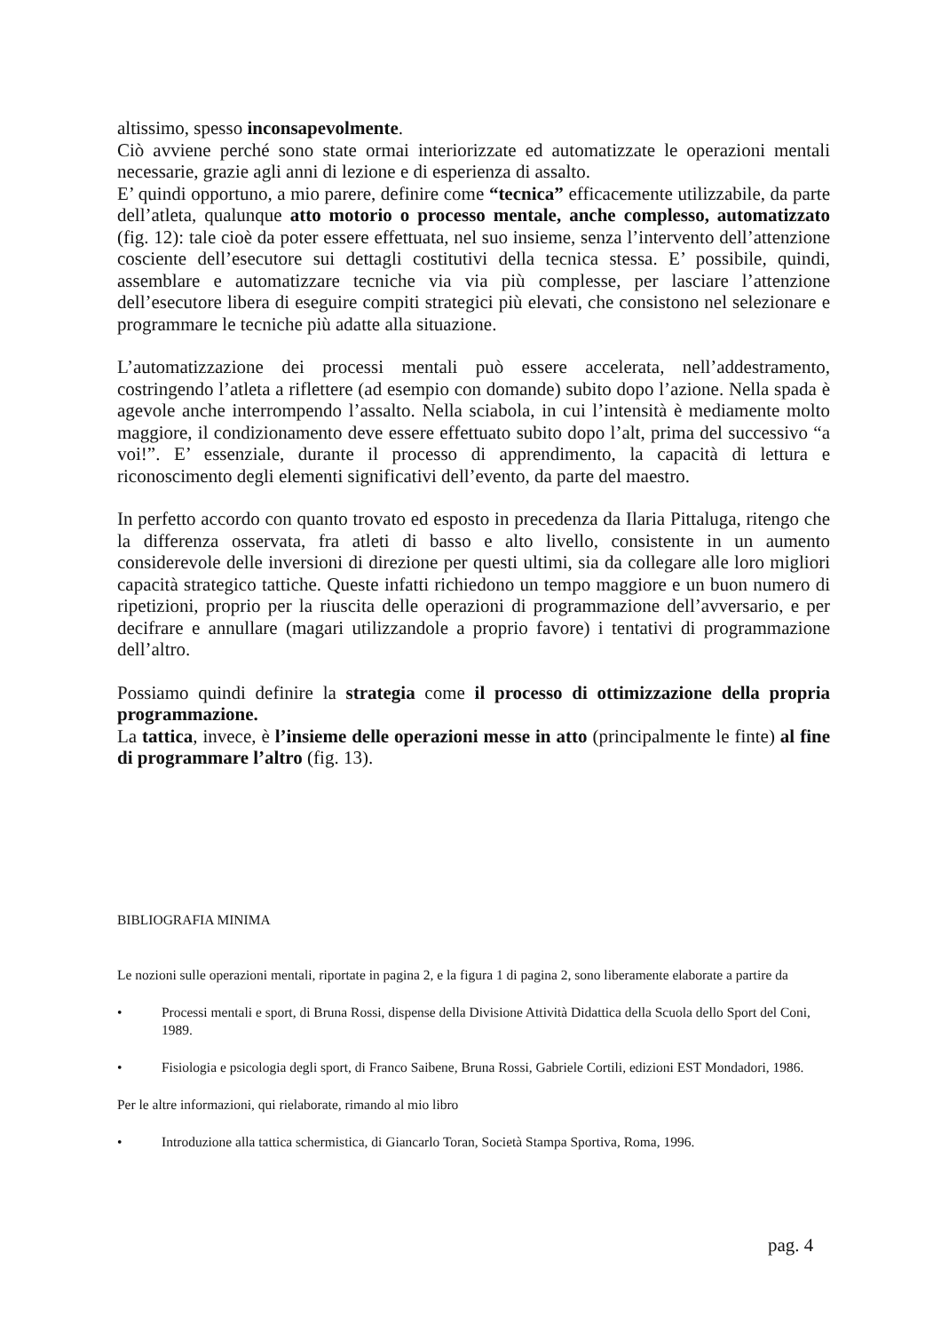altissimo, spesso inconsapevolmente.
Ciò avviene perché sono state ormai interiorizzate ed automatizzate le operazioni mentali necessarie, grazie agli anni di lezione e di esperienza di assalto.
E’ quindi opportuno, a mio parere, definire come “tecnica” efficacemente utilizzabile, da parte dell’atleta, qualunque atto motorio o processo mentale, anche complesso, automatizzato (fig. 12): tale cioè da poter essere effettuata, nel suo insieme, senza l’intervento dell’attenzione cosciente dell’esecutore sui dettagli costitutivi della tecnica stessa. E’ possibile, quindi, assemblare e automatizzare tecniche via via più complesse, per lasciare l’attenzione dell’esecutore libera di eseguire compiti strategici più elevati, che consistono nel selezionare e programmare le tecniche più adatte alla situazione.
L’automatizzazione dei processi mentali può essere accelerata, nell’addestramento, costringendo l’atleta a riflettere (ad esempio con domande) subito dopo l’azione. Nella spada è agevole anche interrompendo l’assalto. Nella sciabola, in cui l’intensità è mediamente molto maggiore, il condizionamento deve essere effettuato subito dopo l’alt, prima del successivo “a voi!”. E’ essenziale, durante il processo di apprendimento, la capacità di lettura e riconoscimento degli elementi significativi dell’evento, da parte del maestro.
In perfetto accordo con quanto trovato ed esposto in precedenza da Ilaria Pittaluga, ritengo che la differenza osservata, fra atleti di basso e alto livello, consistente in un aumento considerevole delle inversioni di direzione per questi ultimi, sia da collegare alle loro migliori capacità strategico tattiche. Queste infatti richiedono un tempo maggiore e un buon numero di ripetizioni, proprio per la riuscita delle operazioni di programmazione dell’avversario, e per decifrare e annullare (magari utilizzandole a proprio favore) i tentativi di programmazione dell’altro.
Possiamo quindi definire la strategia come il processo di ottimizzazione della propria programmazione.
La tattica, invece, è l’insieme delle operazioni messe in atto (principalmente le finte) al fine di programmare l’altro (fig. 13).
BIBLIOGRAFIA MINIMA
Le nozioni sulle operazioni mentali, riportate in pagina 2, e la figura 1 di pagina 2, sono liberamente elaborate a partire da
• Processi mentali e sport, di Bruna Rossi, dispense della Divisione Attività Didattica della Scuola dello Sport del Coni, 1989.
• Fisiologia e psicologia degli sport, di Franco Saibene, Bruna Rossi, Gabriele Cortili, edizioni EST Mondadori, 1986.
Per le altre informazioni, qui rielaborate, rimando al mio libro
• Introduzione alla tattica schermistica, di Giancarlo Toran, Società Stampa Sportiva, Roma, 1996.
pag. 4